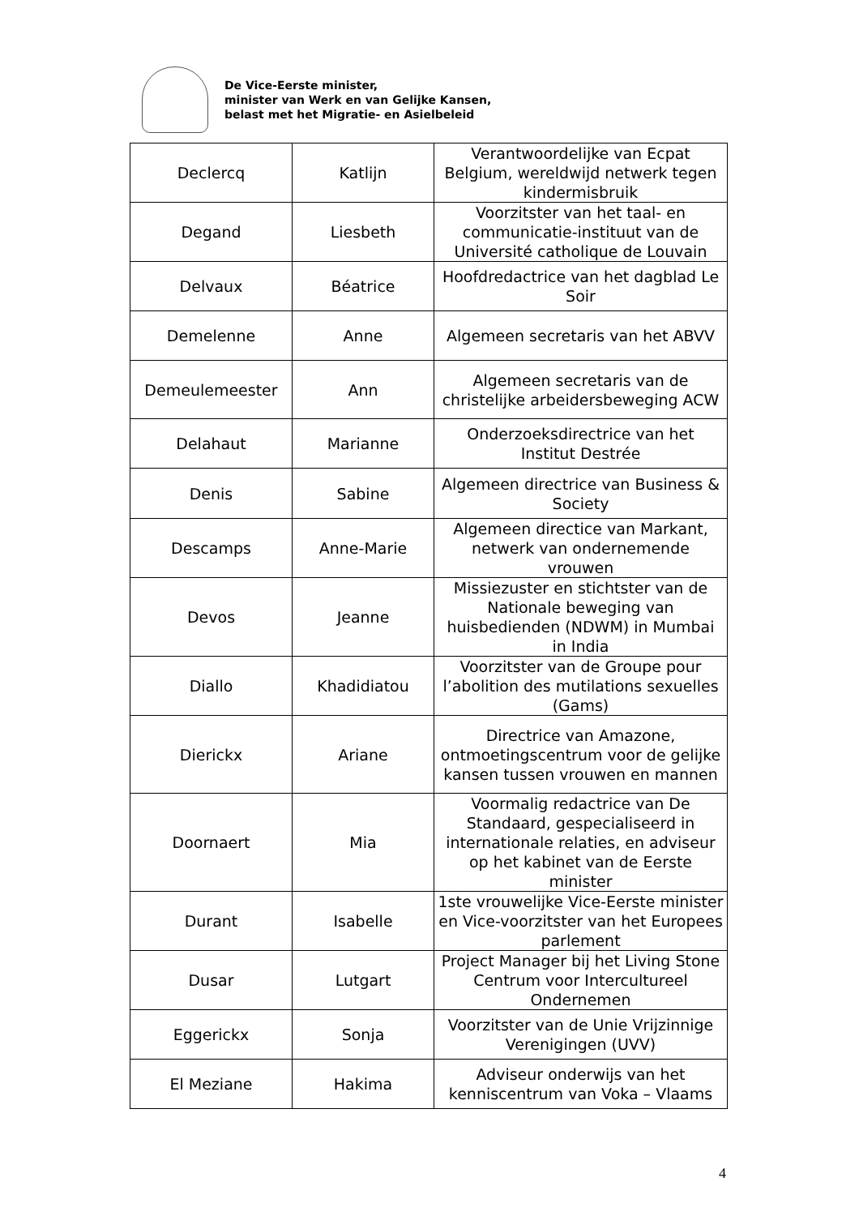De Vice-Eerste minister,
minister van Werk en van Gelijke Kansen,
belast met het Migratie- en Asielbeleid
| Declercq | Katlijn | Verantwoordelijke van Ecpat Belgium, wereldwijd netwerk tegen kindermisbruik |
| Degand | Liesbeth | Voorzitster van het taal- en communicatie-instituut van de Université catholique de Louvain |
| Delvaux | Béatrice | Hoofdredactrice van het dagblad Le Soir |
| Demelenne | Anne | Algemeen secretaris van het ABVV |
| Demeulemeester | Ann | Algemeen secretaris van de christelijke arbeidersbeweging ACW |
| Delahaut | Marianne | Onderzoeksdirectrice van het Institut Destrée |
| Denis | Sabine | Algemeen directrice van Business & Society |
| Descamps | Anne-Marie | Algemeen directice van Markant, netwerk van ondernemende vrouwen |
| Devos | Jeanne | Missiezuster en stichtster van de Nationale beweging van huisbedienden (NDWM) in Mumbai in India |
| Diallo | Khadidiatou | Voorzitster van de Groupe pour l’abolition des mutilations sexuelles (Gams) |
| Dierickx | Ariane | Directrice van Amazone, ontmoetingscentrum voor de gelijke kansen tussen vrouwen en mannen |
| Doornaert | Mia | Voormalig redactrice van De Standaard, gespecialiseerd in internationale relaties, en adviseur op het kabinet van de Eerste minister |
| Durant | Isabelle | 1ste vrouwelijke Vice-Eerste minister en Vice-voorzitster van het Europees parlement |
| Dusar | Lutgart | Project Manager bij het Living Stone Centrum voor Intercultureel Ondernemen |
| Eggerickx | Sonja | Voorzitster van de Unie Vrijzinnige Verenigingen (UVV) |
| El Meziane | Hakima | Adviseur onderwijs van het kenniscentrum van Voka – Vlaams |
4